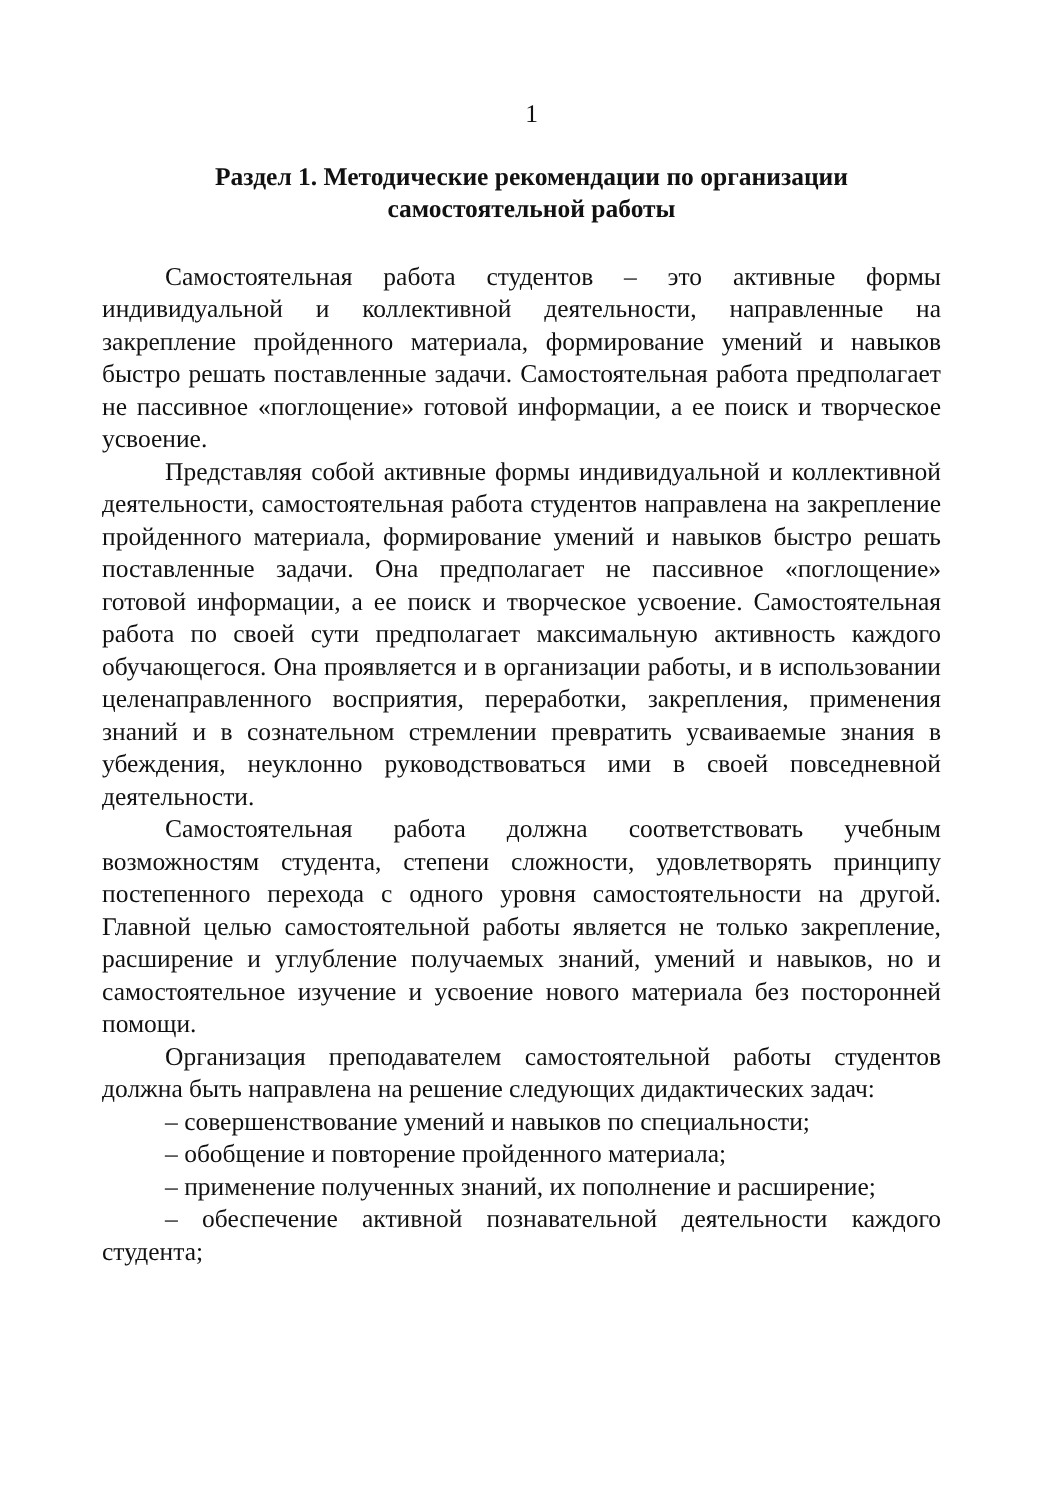1
Раздел 1. Методические рекомендации по организации
самостоятельной работы
Самостоятельная работа студентов – это активные формы индивидуальной и коллективной деятельности, направленные на закрепление пройденного материала, формирование умений и навыков быстро решать поставленные задачи. Самостоятельная работа предполагает не пассивное «поглощение» готовой информации, а ее поиск и творческое усвоение.
Представляя собой активные формы индивидуальной и коллективной деятельности, самостоятельная работа студентов направлена на закрепление пройденного материала, формирование умений и навыков быстро решать поставленные задачи. Она предполагает не пассивное «поглощение» готовой информации, а ее поиск и творческое усвоение. Самостоятельная работа по своей сути предполагает максимальную активность каждого обучающегося. Она проявляется и в организации работы, и в использовании целенаправленного восприятия, переработки, закрепления, применения знаний и в сознательном стремлении превратить усваиваемые знания в убеждения, неуклонно руководствоваться ими в своей повседневной деятельности.
Самостоятельная работа должна соответствовать учебным возможностям студента, степени сложности, удовлетворять принципу постепенного перехода с одного уровня самостоятельности на другой. Главной целью самостоятельной работы является не только закрепление, расширение и углубление получаемых знаний, умений и навыков, но и самостоятельное изучение и усвоение нового материала без посторонней помощи.
Организация преподавателем самостоятельной работы студентов должна быть направлена на решение следующих дидактических задач:
– совершенствование умений и навыков по специальности;
– обобщение и повторение пройденного материала;
– применение полученных знаний, их пополнение и расширение;
– обеспечение активной познавательной деятельности каждого студента;